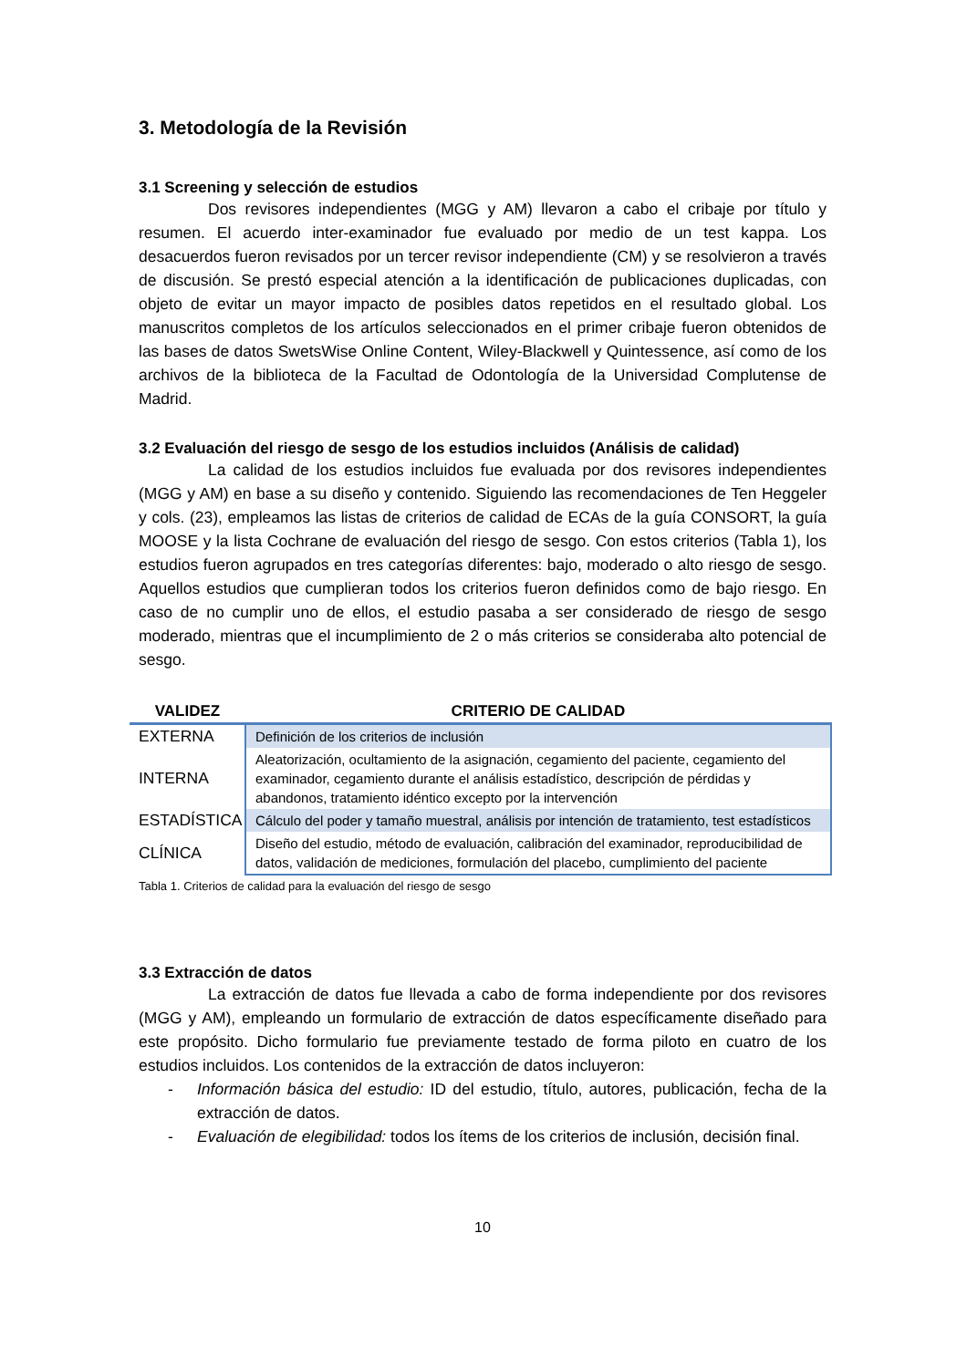3. Metodología de la Revisión
3.1 Screening y selección de estudios
Dos revisores independientes (MGG y AM) llevaron a cabo el cribaje por título y resumen. El acuerdo inter-examinador fue evaluado por medio de un test kappa. Los desacuerdos fueron revisados por un tercer revisor independiente (CM) y se resolvieron a través de discusión. Se prestó especial atención a la identificación de publicaciones duplicadas, con objeto de evitar un mayor impacto de posibles datos repetidos en el resultado global. Los manuscritos completos de los artículos seleccionados en el primer cribaje fueron obtenidos de las bases de datos SwetsWise Online Content, Wiley-Blackwell y Quintessence, así como de los archivos de la biblioteca de la Facultad de Odontología de la Universidad Complutense de Madrid.
3.2 Evaluación del riesgo de sesgo de los estudios incluidos (Análisis de calidad)
La calidad de los estudios incluidos fue evaluada por dos revisores independientes (MGG y AM) en base a su diseño y contenido. Siguiendo las recomendaciones de Ten Heggeler y cols. (23), empleamos las listas de criterios de calidad de ECAs de la guía CONSORT, la guía MOOSE y la lista Cochrane de evaluación del riesgo de sesgo. Con estos criterios (Tabla 1), los estudios fueron agrupados en tres categorías diferentes: bajo, moderado o alto riesgo de sesgo. Aquellos estudios que cumplieran todos los criterios fueron definidos como de bajo riesgo. En caso de no cumplir uno de ellos, el estudio pasaba a ser considerado de riesgo de sesgo moderado, mientras que el incumplimiento de 2 o más criterios se consideraba alto potencial de sesgo.
| VALIDEZ | CRITERIO DE CALIDAD |
| --- | --- |
| EXTERNA | Definición de los criterios de inclusión |
| INTERNA | Aleatorización, ocultamiento de la asignación, cegamiento del paciente, cegamiento del examinador, cegamiento durante el análisis estadístico, descripción de pérdidas y abandonos, tratamiento idéntico excepto por la intervención |
| ESTADÍSTICA | Cálculo del poder y tamaño muestral, análisis por intención de tratamiento, test estadísticos |
| CLÍNICA | Diseño del estudio, método de evaluación, calibración del examinador, reproducibilidad de datos, validación de mediciones, formulación del placebo, cumplimiento del paciente |
Tabla 1. Criterios de calidad para la evaluación del riesgo de sesgo
3.3 Extracción de datos
La extracción de datos fue llevada a cabo de forma independiente por dos revisores (MGG y AM), empleando un formulario de extracción de datos específicamente diseñado para este propósito. Dicho formulario fue previamente testado de forma piloto en cuatro de los estudios incluidos. Los contenidos de la extracción de datos incluyeron:
- Información básica del estudio: ID del estudio, título, autores, publicación, fecha de la extracción de datos.
- Evaluación de elegibilidad: todos los ítems de los criterios de inclusión, decisión final.
10